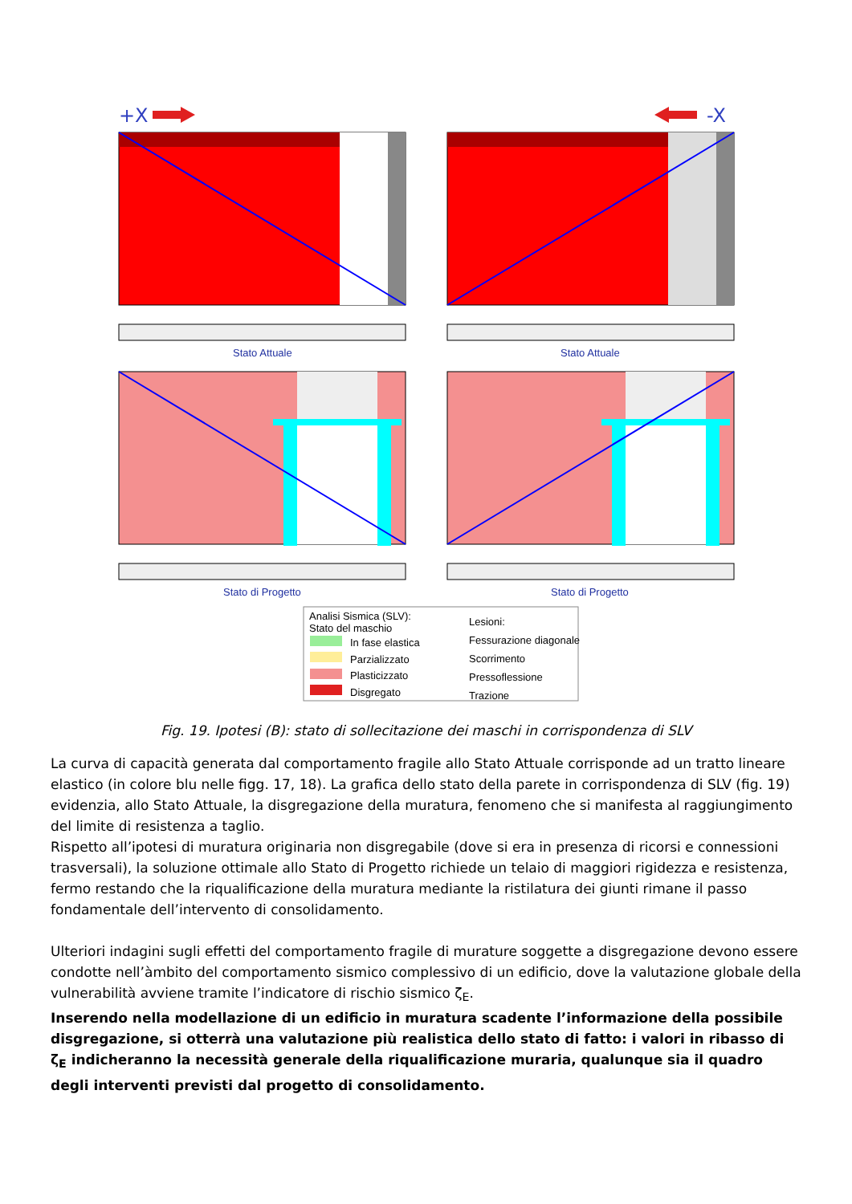+X
-X
Stato Attuale Stato Attuale
Stato di Progetto Stato di Progetto
Analisi Sismica (SLV):
Stato del maschio
In fase elastica
Parzializzato
Plasticizzato
Disgregato
Lesioni:
Fessurazione diagonale
Scorrimento
Pressoflessione
Trazione
Fig. 19. Ipotesi (B): stato di sollecitazione dei maschi in corrispondenza di SLV
La curva di capacità generata dal comportamento fragile allo Stato Attuale corrisponde ad un tratto lineare elastico (in colore blu nelle figg. 17, 18). La grafica dello stato della parete in corrispondenza di SLV (fig. 19) evidenzia, allo Stato Attuale, la disgregazione della muratura, fenomeno che si manifesta al raggiungimento del limite di resistenza a taglio.
Rispetto all’ipotesi di muratura originaria non disgregabile (dove si era in presenza di ricorsi e connessioni trasversali), la soluzione ottimale allo Stato di Progetto richiede un telaio di maggiori rigidezza e resistenza, fermo restando che la riqualificazione della muratura mediante la ristilatura dei giunti rimane il passo fondamentale dell’intervento di consolidamento.
Ulteriori indagini sugli effetti del comportamento fragile di murature soggette a disgregazione devono essere condotte nell’àmbito del comportamento sismico complessivo di un edificio, dove la valutazione globale della vulnerabilità avviene tramite l’indicatore di rischio sismico ζ<sub>E</sub>.
Inserendo nella modellazione di un edificio in muratura scadente l’informazione della possibile disgregazione, si otterrà una valutazione più realistica dello stato di fatto: i valori in ribasso di ζ<sub>E</sub> indicheranno la necessità generale della riqualificazione muraria, qualunque sia il quadro degli interventi previsti dal progetto di consolidamento.